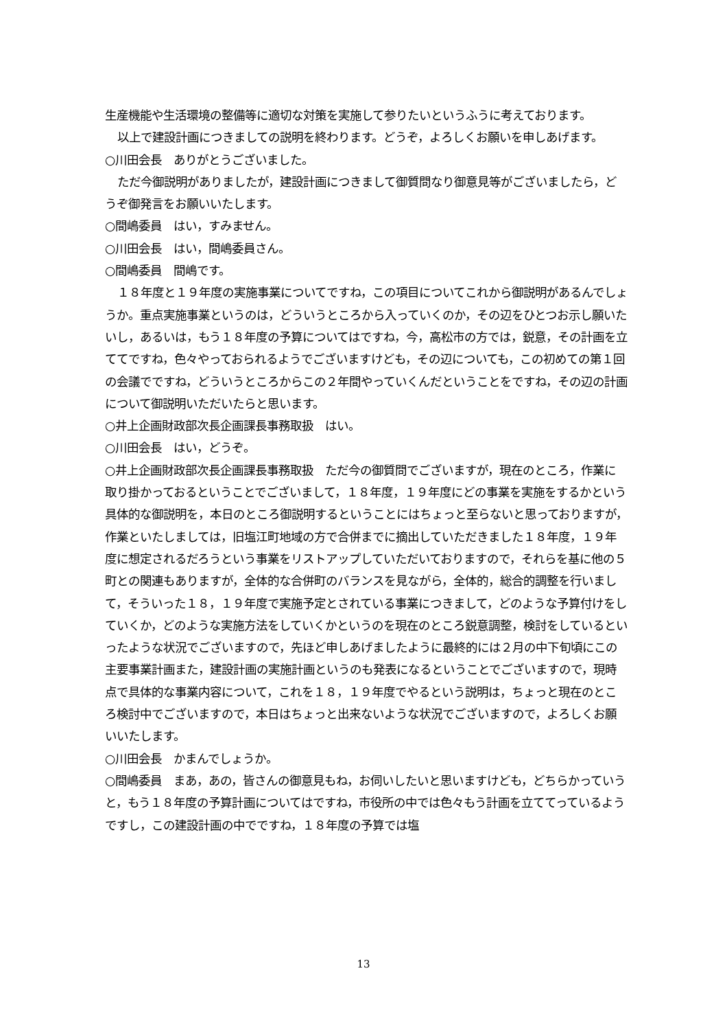生産機能や生活環境の整備等に適切な対策を実施して参りたいというふうに考えております。
以上で建設計画につきましての説明を終わります。どうぞ，よろしくお願いを申しあげます。
○川田会長　ありがとうございました。
ただ今御説明がありましたが，建設計画につきまして御質問なり御意見等がございましたら，どうぞ御発言をお願いいたします。
○間嶋委員　はい，すみません。
○川田会長　はい，間嶋委員さん。
○間嶋委員　間嶋です。
１８年度と１９年度の実施事業についてですね，この項目についてこれから御説明があるんでしょうか。重点実施事業というのは，どういうところから入っていくのか，その辺をひとつお示し願いたいし，あるいは，もう１８年度の予算についてはですね，今，高松市の方では，鋭意，その計画を立ててですね，色々やっておられるようでございますけども，その辺についても，この初めての第１回の会議でですね，どういうところからこの２年間やっていくんだということをですね，その辺の計画について御説明いただいたらと思います。
○井上企画財政部次長企画課長事務取扱　はい。
○川田会長　はい，どうぞ。
○井上企画財政部次長企画課長事務取扱　ただ今の御質問でございますが，現在のところ，作業に取り掛かっておるということでございまして，１８年度，１９年度にどの事業を実施をするかという具体的な御説明を，本日のところ御説明するということにはちょっと至らないと思っておりますが，作業といたしましては，旧塩江町地域の方で合併までに摘出していただきました１８年度，１９年度に想定されるだろうという事業をリストアップしていただいておりますので，それらを基に他の５町との関連もありますが，全体的な合併町のバランスを見ながら，全体的，総合的調整を行いまして，そういった１８，１９年度で実施予定とされている事業につきまして，どのような予算付けをしていくか，どのような実施方法をしていくかというのを現在のところ鋭意調整，検討をしているといったような状況でございますので，先ほど申しあげましたように最終的には２月の中下旬頃にこの主要事業計画また，建設計画の実施計画というのも発表になるということでございますので，現時点で具体的な事業内容について，これを１８，１９年度でやるという説明は，ちょっと現在のところ検討中でございますので，本日はちょっと出来ないような状況でございますので，よろしくお願いいたします。
○川田会長　かまんでしょうか。
○間嶋委員　まあ，あの，皆さんの御意見もね，お伺いしたいと思いますけども，どちらかっていうと，もう１８年度の予算計画についてはですね，市役所の中では色々もう計画を立ててっているようですし，この建設計画の中でですね，１８年度の予算では塩
13